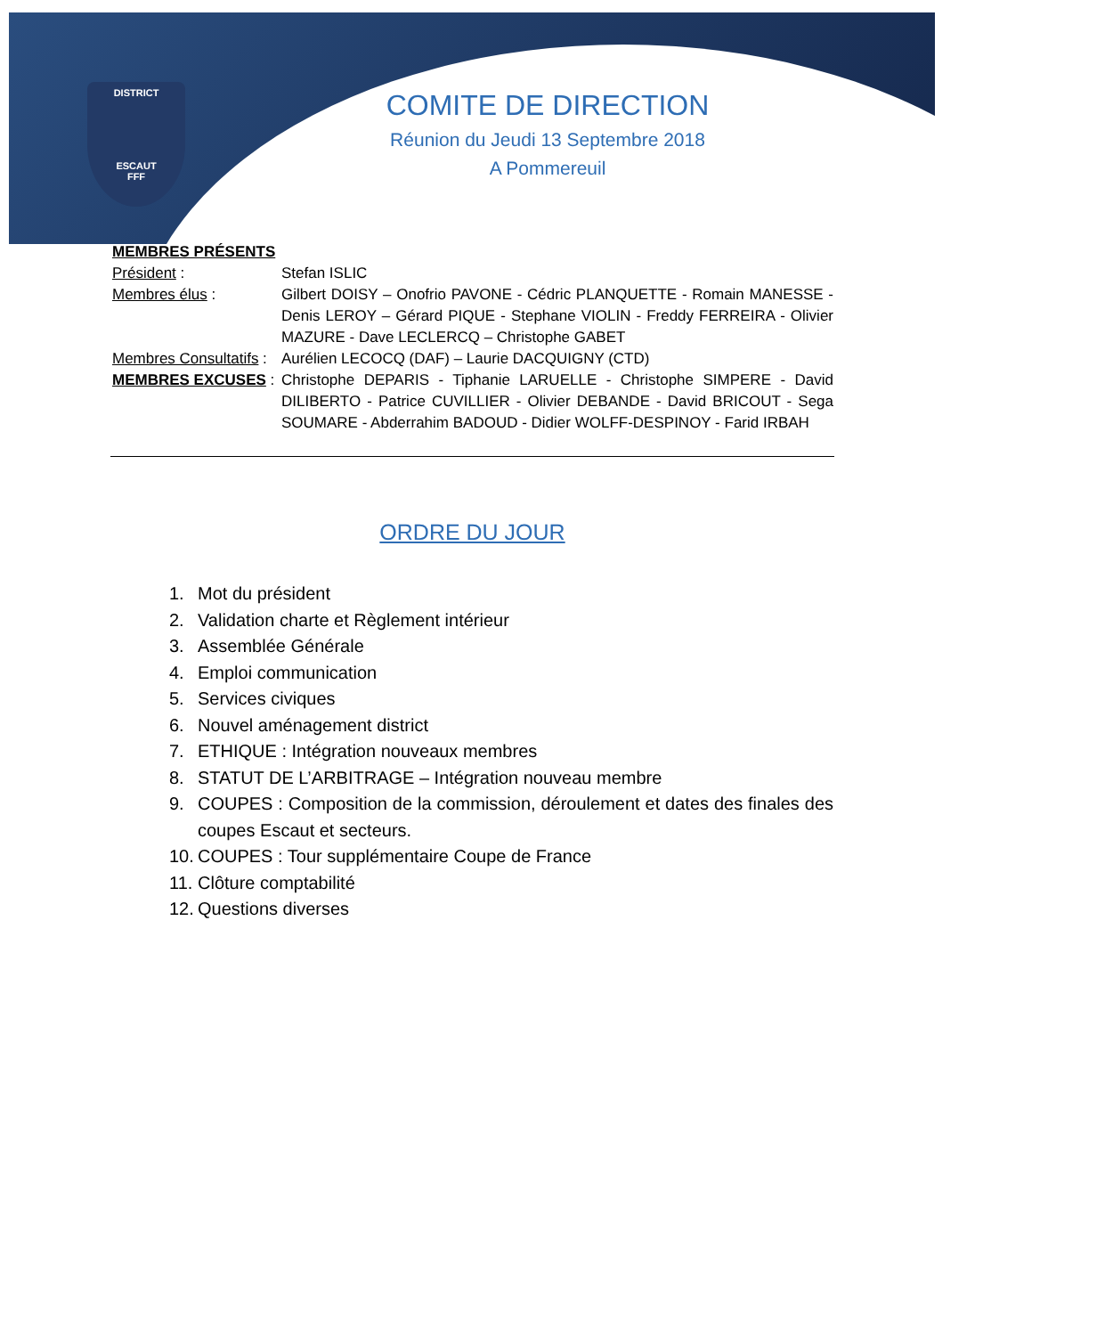DISTRICT
ESCAUT
FFF
COMITE DE DIRECTION
Réunion du Jeudi 13 Septembre 2018
A Pommereuil
MEMBRES PRÉSENTS
Président : Stefan ISLIC
Membres élus : Gilbert DOISY – Onofrio PAVONE - Cédric PLANQUETTE - Romain MANESSE - Denis LEROY – Gérard PIQUE - Stephane VIOLIN - Freddy FERREIRA - Olivier MAZURE - Dave LECLERCQ – Christophe GABET
Membres Consultatifs :
Aurélien LECOCQ (DAF) – Laurie DACQUIGNY (CTD)
MEMBRES EXCUSES : Christophe DEPARIS - Tiphanie LARUELLE - Christophe SIMPERE - David DILIBERTO - Patrice CUVILLIER - Olivier DEBANDE - David BRICOUT - Sega SOUMARE - Abderrahim BADOUD - Didier WOLFF-DESPINOY - Farid IRBAH
ORDRE DU JOUR
1. Mot du président
2. Validation charte et Règlement intérieur
3. Assemblée Générale
4. Emploi communication
5. Services civiques
6. Nouvel aménagement district
7. ETHIQUE : Intégration nouveaux membres
8. STATUT DE L’ARBITRAGE – Intégration nouveau membre
9. COUPES : Composition de la commission, déroulement et dates des finales des coupes Escaut et secteurs.
10. COUPES : Tour supplémentaire Coupe de France
11. Clôture comptabilité
12. Questions diverses